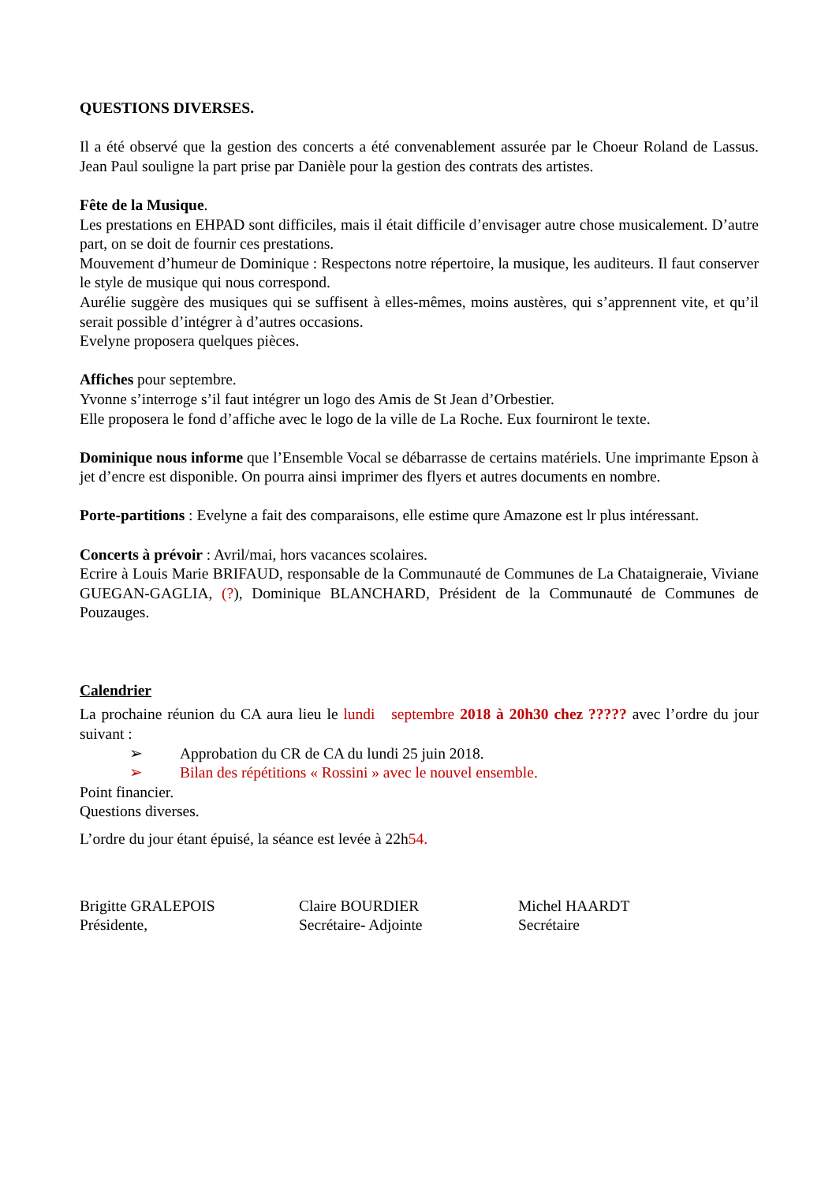QUESTIONS DIVERSES.
Il a été observé que la gestion des concerts a été convenablement assurée par le Choeur Roland de Lassus. Jean Paul souligne la part prise par Danièle pour la gestion des contrats des artistes.
Fête de la Musique.
Les prestations en EHPAD sont difficiles, mais il était difficile d’envisager autre chose musicalement. D’autre part, on se doit de fournir ces prestations.
Mouvement d’humeur de Dominique : Respectons notre répertoire, la musique, les auditeurs. Il faut conserver le style de musique qui nous correspond.
Aurélie suggère des musiques qui se suffisent à elles-mêmes, moins austères, qui s’apprennent vite, et qu’il serait possible d’intégrer à d’autres occasions.
Evelyne proposera quelques pièces.
Affiches pour septembre.
Yvonne s’interroge s’il faut intégrer un logo des Amis de St Jean d’Orbestier.
Elle proposera le fond d’affiche avec le logo de la ville de La Roche. Eux fourniront le texte.
Dominique nous informe que l’Ensemble Vocal se débarrasse de certains matériels. Une imprimante Epson à jet d’encre est disponible. On pourra ainsi imprimer des flyers et autres documents en nombre.
Porte-partitions : Evelyne a fait des comparaisons, elle estime qure Amazone est lr plus intéressant.
Concerts à prévoir : Avril/mai, hors vacances scolaires.
Ecrire à Louis Marie BRIFAUD, responsable de la Communauté de Communes de La Chataigneraie, Viviane GUEGAN-GAGLIA, (?), Dominique BLANCHARD, Président de la Communauté de Communes de Pouzauges.
Calendrier
La prochaine réunion du CA aura lieu le lundi septembre 2018 à 20h30 chez ????? avec l’ordre du jour suivant :
➢ Approbation du CR de CA du lundi 25 juin 2018.
➢ Bilan des répétitions « Rossini » avec le nouvel ensemble.
Point financier.
Questions diverses.
L’ordre du jour étant épuisé, la séance est levée à 22h54.
Brigitte GRALEPOIS
Présidente,
Claire BOURDIER
Secrétaire- Adjointe
Michel HAARDT
Secrétaire